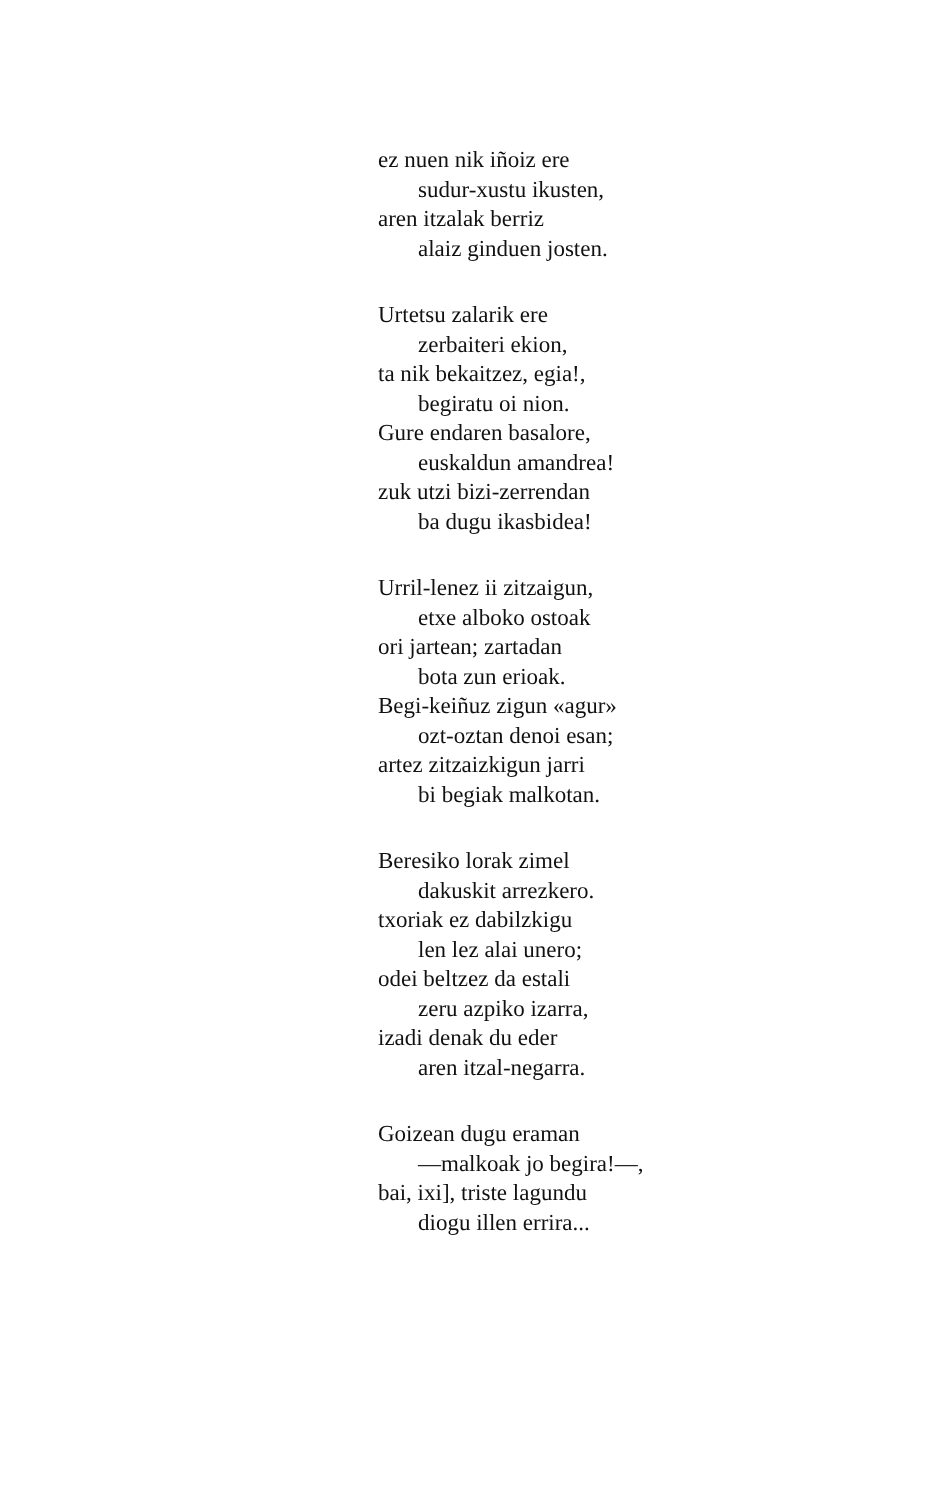ez nuen nik iñoiz ere
sudur-xustu ikusten,
aren itzalak berriz
alaiz ginduen josten.
Urtetsu zalarik ere
zerbaiteri ekion,
ta nik bekaitzez, egia!,
begiratu oi nion.
Gure endaren basalore,
euskaldun amandrea!
zuk utzi bizi-zerrendan
ba dugu ikasbidea!
Urril-lenez ii zitzaigun,
etxe alboko ostoak
ori jartean; zartadan
bota zun erioak.
Begi-keiñuz zigun «agur»
ozt-oztan denoi esan;
artez zitzaizkigun jarri
bi begiak malkotan.
Beresiko lorak zimel
dakuskit arrezkero.
txoriak ez dabilzkigu
len lez alai unero;
odei beltzez da estali
zeru azpiko izarra,
izadi denak du eder
aren itzal-negarra.
Goizean dugu eraman
—malkoak jo begira!—,
bai, ixi], triste lagundu
diogu illen errira...